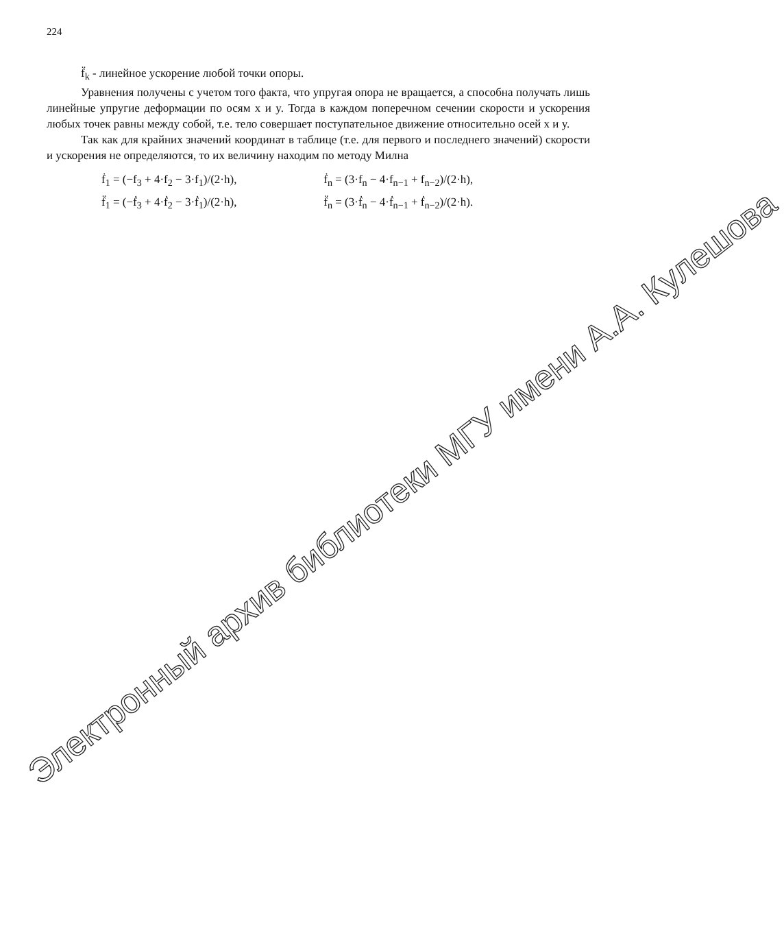224
f̈<sub>k</sub> - линейное ускорение любой точки опоры.
Уравнения получены с учетом того факта, что упругая опора не вращается, а способна получать лишь линейные упругие деформации по осям x и y. Тогда в каждом поперечном сечении скорости и ускорения любых точек равны между собой, т.е. тело совершает поступательное движение относительно осей x и y.
Так как для крайних значений координат в таблице (т.е. для первого и последнего значений) скорости и ускорения не определяются, то их величину находим по методу Милна
ḟ<sub>1</sub> = (−f<sub>3</sub> + 4·f<sub>2</sub> − 3·f<sub>1</sub>)/(2·h), ḟ<sub>n</sub> = (3·f<sub>n</sub> − 4·f<sub>n−1</sub> + f<sub>n−2</sub>)/(2·h),
f̈<sub>1</sub> = (−ḟ<sub>3</sub> + 4·ḟ<sub>2</sub> − 3·ḟ<sub>1</sub>)/(2·h), f̈<sub>n</sub> = (3·ḟ<sub>n</sub> − 4·ḟ<sub>n−1</sub> + ḟ<sub>n−2</sub>)/(2·h).
Электронный архив библиотеки МГУ имени А.А. Кулешова